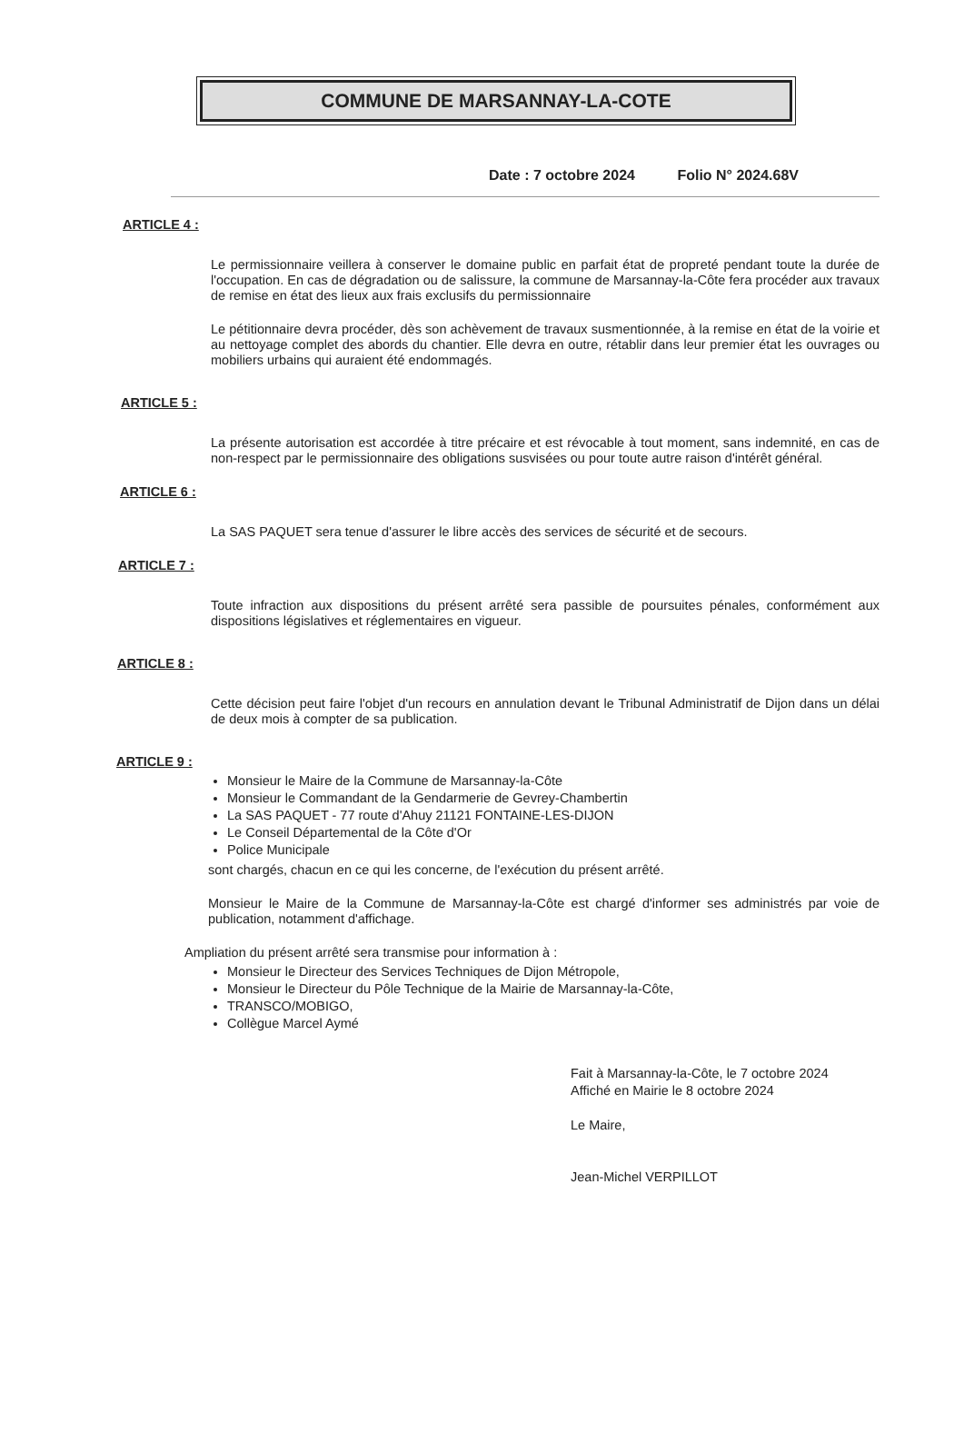COMMUNE DE MARSANNAY-LA-COTE
Date : 7 octobre 2024 Folio N° 2024.68V
ARTICLE 4 :
Le permissionnaire veillera à conserver le domaine public en parfait état de propreté pendant toute la durée de l'occupation. En cas de dégradation ou de salissure, la commune de Marsannay-la-Côte fera procéder aux travaux de remise en état des lieux aux frais exclusifs du permissionnaire
Le pétitionnaire devra procéder, dès son achèvement de travaux susmentionnée, à la remise en état de la voirie et au nettoyage complet des abords du chantier. Elle devra en outre, rétablir dans leur premier état les ouvrages ou mobiliers urbains qui auraient été endommagés.
ARTICLE 5 :
La présente autorisation est accordée à titre précaire et est révocable à tout moment, sans indemnité, en cas de non-respect par le permissionnaire des obligations susvisées ou pour toute autre raison d'intérêt général.
ARTICLE 6 :
La SAS PAQUET sera tenue d'assurer le libre accès des services de sécurité et de secours.
ARTICLE 7 :
Toute infraction aux dispositions du présent arrêté sera passible de poursuites pénales, conformément aux dispositions législatives et réglementaires en vigueur.
ARTICLE 8 :
Cette décision peut faire l'objet d'un recours en annulation devant le Tribunal Administratif de Dijon dans un délai de deux mois à compter de sa publication.
ARTICLE 9 :
Monsieur le Maire de la Commune de Marsannay-la-Côte
Monsieur le Commandant de la Gendarmerie de Gevrey-Chambertin
La SAS PAQUET - 77 route d'Ahuy 21121 FONTAINE-LES-DIJON
Le Conseil Départemental de la Côte d'Or
Police Municipale
sont chargés, chacun en ce qui les concerne, de l'exécution du présent arrêté.
Monsieur le Maire de la Commune de Marsannay-la-Côte est chargé d'informer ses administrés par voie de publication, notamment d'affichage.
Ampliation du présent arrêté sera transmise pour information à :
Monsieur le Directeur des Services Techniques de Dijon Métropole,
Monsieur le Directeur du Pôle Technique de la Mairie de Marsannay-la-Côte,
TRANSCO/MOBIGO,
Collègue Marcel Aymé
Fait à Marsannay-la-Côte, le 7 octobre 2024
Affiché en Mairie le 8 octobre 2024
Le Maire,
Jean-Michel VERPILLOT